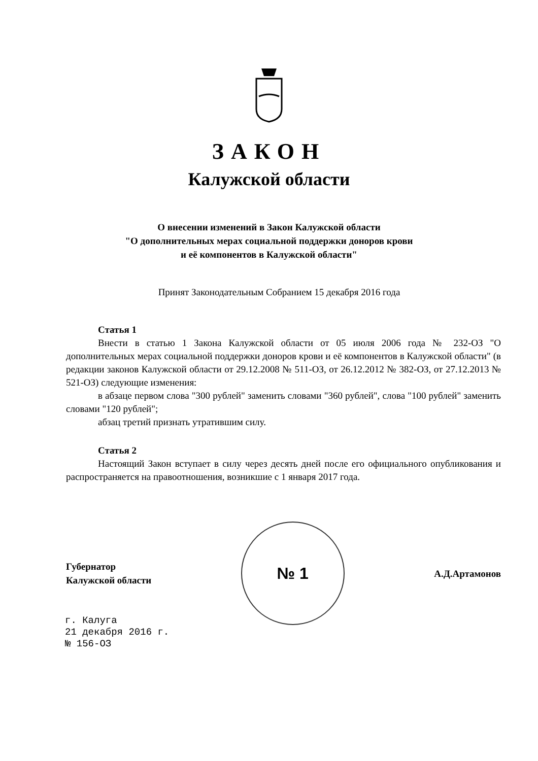ЗАКОН
Калужской области
О внесении изменений в Закон Калужской области
"О дополнительных мерах социальной поддержки доноров крови
и её компонентов в Калужской области"
Принят Законодательным Собранием 15 декабря 2016 года
Статья 1
Внести в статью 1 Закона Калужской области от 05 июля 2006 года № 232-ОЗ "О дополнительных мерах социальной поддержки доноров крови и её компонентов в Калужской области" (в редакции законов Калужской области от 29.12.2008 № 511-ОЗ, от 26.12.2012 № 382-ОЗ, от 27.12.2013 № 521-ОЗ) следующие изменения:
в абзаце первом слова "300 рублей" заменить словами "360 рублей", слова "100 рублей" заменить словами "120 рублей";
абзац третий признать утратившим силу.
Статья 2
Настоящий Закон вступает в силу через десять дней после его официального опубликования и распространяется на правоотношения, возникшие с 1 января 2017 года.
Губернатор
Калужской области
№ 1
А.Д.Артамонов
г. Калуга
21 декабря 2016 г.
№ 156-ОЗ